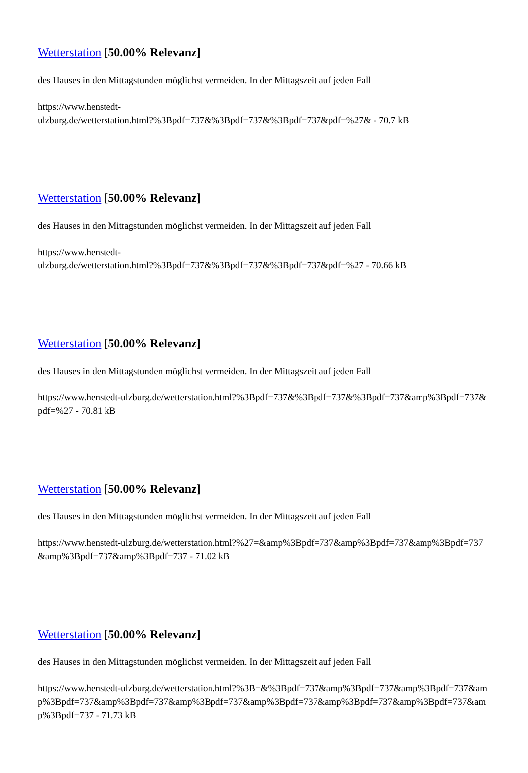Wetterstation [50.00% Relevanz]
des Hauses in den Mittagstunden möglichst vermeiden. In der Mittagszeit auf jeden Fall
https://www.henstedt-
ulzburg.de/wetterstation.html?%3Bpdf=737&%3Bpdf=737&%3Bpdf=737&pdf=%27& - 70.7 kB
Wetterstation [50.00% Relevanz]
des Hauses in den Mittagstunden möglichst vermeiden. In der Mittagszeit auf jeden Fall
https://www.henstedt-
ulzburg.de/wetterstation.html?%3Bpdf=737&%3Bpdf=737&%3Bpdf=737&pdf=%27 - 70.66 kB
Wetterstation [50.00% Relevanz]
des Hauses in den Mittagstunden möglichst vermeiden. In der Mittagszeit auf jeden Fall
https://www.henstedt-ulzburg.de/wetterstation.html?%3Bpdf=737&%3Bpdf=737&%3Bpdf=737&amp%3Bpdf=737&pdf=%27 - 70.81 kB
Wetterstation [50.00% Relevanz]
des Hauses in den Mittagstunden möglichst vermeiden. In der Mittagszeit auf jeden Fall
https://www.henstedt-ulzburg.de/wetterstation.html?%27=&amp%3Bpdf=737&amp%3Bpdf=737&amp%3Bpdf=737&amp%3Bpdf=737&amp%3Bpdf=737 - 71.02 kB
Wetterstation [50.00% Relevanz]
des Hauses in den Mittagstunden möglichst vermeiden. In der Mittagszeit auf jeden Fall
https://www.henstedt-ulzburg.de/wetterstation.html?%3B=&%3Bpdf=737&amp%3Bpdf=737&amp%3Bpdf=737&amp%3Bpdf=737&amp%3Bpdf=737&amp%3Bpdf=737&amp%3Bpdf=737&amp%3Bpdf=737&amp%3Bpdf=737&amp%3Bpdf=737 - 71.73 kB